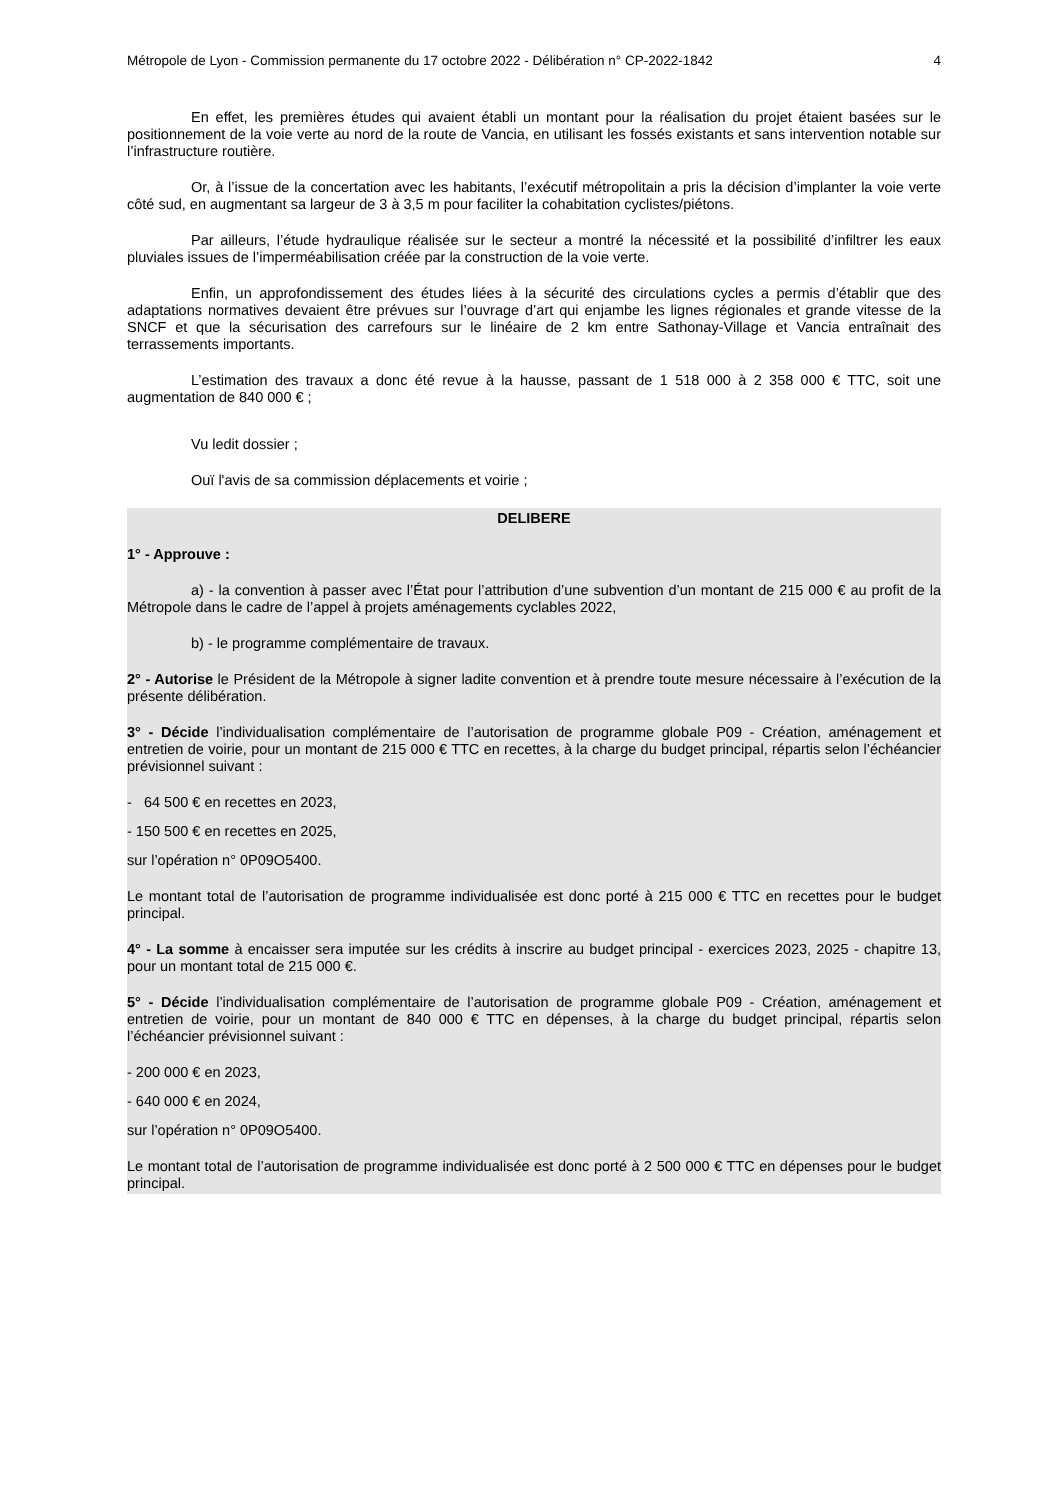Métropole de Lyon - Commission permanente du 17 octobre 2022 - Délibération n° CP-2022-1842 4
En effet, les premières études qui avaient établi un montant pour la réalisation du projet étaient basées sur le positionnement de la voie verte au nord de la route de Vancia, en utilisant les fossés existants et sans intervention notable sur l’infrastructure routière.
Or, à l’issue de la concertation avec les habitants, l’exécutif métropolitain a pris la décision d’implanter la voie verte côté sud, en augmentant sa largeur de 3 à 3,5 m pour faciliter la cohabitation cyclistes/piétons.
Par ailleurs, l’étude hydraulique réalisée sur le secteur a montré la nécessité et la possibilité d’infiltrer les eaux pluviales issues de l’imperméabilisation créée par la construction de la voie verte.
Enfin, un approfondissement des études liées à la sécurité des circulations cycles a permis d’établir que des adaptations normatives devaient être prévues sur l’ouvrage d’art qui enjambe les lignes régionales et grande vitesse de la SNCF et que la sécurisation des carrefours sur le linéaire de 2 km entre Sathonay-Village et Vancia entraînait des terrassements importants.
L’estimation des travaux a donc été revue à la hausse, passant de 1 518 000 à 2 358 000 € TTC, soit une augmentation de 840 000 € ;
Vu ledit dossier ;
Ouï l'avis de sa commission déplacements et voirie ;
DELIBERE
1° - Approuve :
a) - la convention à passer avec l’État pour l’attribution d’une subvention d’un montant de 215 000 € au profit de la Métropole dans le cadre de l’appel à projets aménagements cyclables 2022,
b) - le programme complémentaire de travaux.
2° - Autorise le Président de la Métropole à signer ladite convention et à prendre toute mesure nécessaire à l’exécution de la présente délibération.
3° - Décide l’individualisation complémentaire de l’autorisation de programme globale P09 - Création, aménagement et entretien de voirie, pour un montant de 215 000 € TTC en recettes, à la charge du budget principal, répartis selon l’échéancier prévisionnel suivant :
- 64 500 € en recettes en 2023,
- 150 500 € en recettes en 2025,
sur l’opération n° 0P09O5400.
Le montant total de l’autorisation de programme individualisée est donc porté à 215 000 € TTC en recettes pour le budget principal.
4° - La somme à encaisser sera imputée sur les crédits à inscrire au budget principal - exercices 2023, 2025 - chapitre 13, pour un montant total de 215 000 €.
5° - Décide l’individualisation complémentaire de l’autorisation de programme globale P09 - Création, aménagement et entretien de voirie, pour un montant de 840 000 € TTC en dépenses, à la charge du budget principal, répartis selon l’échéancier prévisionnel suivant :
- 200 000 € en 2023,
- 640 000 € en 2024,
sur l’opération n° 0P09O5400.
Le montant total de l’autorisation de programme individualisée est donc porté à 2 500 000 € TTC en dépenses pour le budget principal.